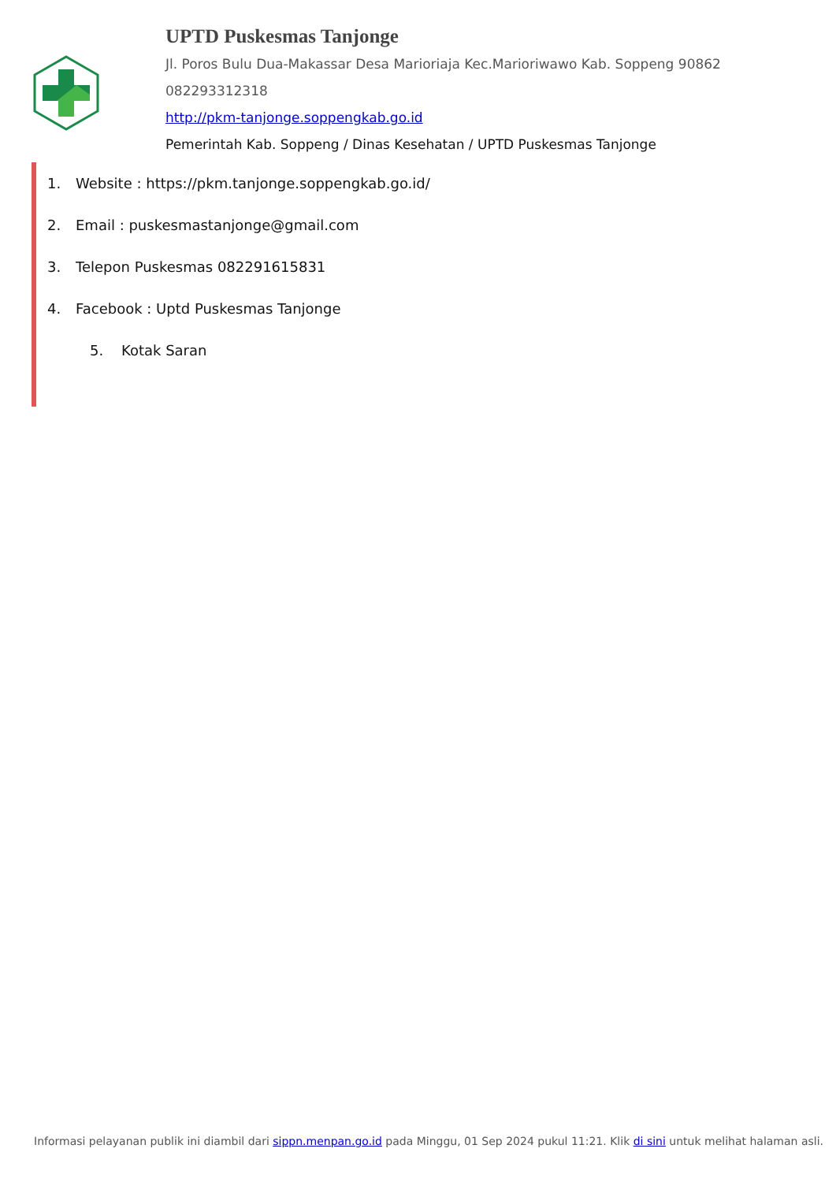UPTD Puskesmas Tanjonge
Jl. Poros Bulu Dua-Makassar Desa Marioriaja Kec.Marioriwawo Kab. Soppeng 90862
082293312318
http://pkm-tanjonge.soppengkab.go.id
Pemerintah Kab. Soppeng / Dinas Kesehatan / UPTD Puskesmas Tanjonge
1. Website : https://pkm.tanjonge.soppengkab.go.id/
2. Email : puskesmastanjonge@gmail.com
3. Telepon Puskesmas 082291615831
4. Facebook : Uptd Puskesmas Tanjonge
5. Kotak Saran
Informasi pelayanan publik ini diambil dari sippn.menpan.go.id pada Minggu, 01 Sep 2024 pukul 11:21. Klik di sini untuk melihat halaman asli.